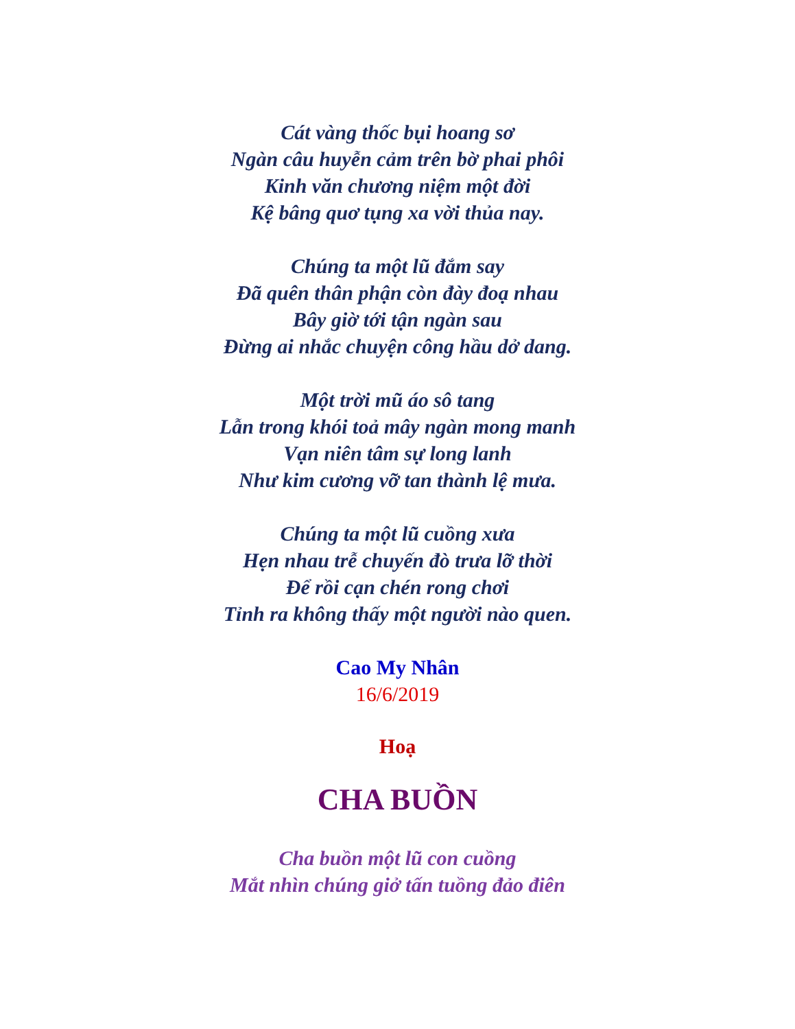Cát vàng thốc bụi hoang sơ
Ngàn câu huyễn cảm trên bờ phai phôi
Kinh văn chương niệm một đời
Kệ bâng quơ tụng xa vời thủa nay.
Chúng ta một lũ đắm say
Đã quên thân phận còn đày đoạ nhau
Bây giờ tới tận ngàn sau
Đừng ai nhắc chuyện công hầu dở dang.
Một trời mũ áo sô tang
Lẫn trong khói toả mây ngàn mong manh
Vạn niên tâm sự long lanh
Như kim cương vỡ tan thành lệ mưa.
Chúng ta một lũ cuồng xưa
Hẹn nhau trễ chuyến đò trưa lỡ thời
Để rồi cạn chén rong chơi
Tỉnh ra không thấy một người nào quen.
Cao My Nhân
16/6/2019
Hoạ
CHA BUỒN
Cha buồn một lũ con cuồng
Mắt nhìn chúng giở tấn tuồng đảo điên